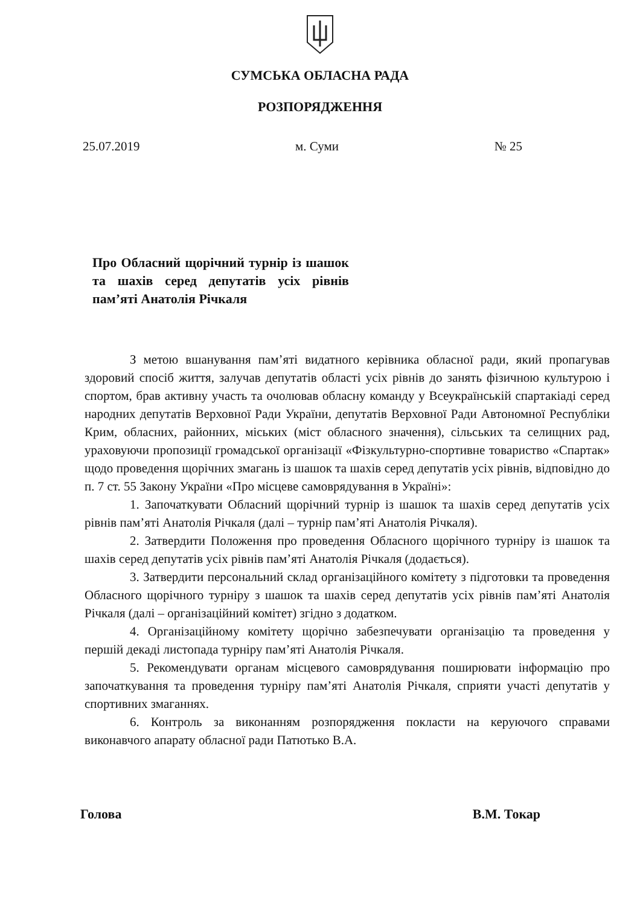СУМСЬКА ОБЛАСНА РАДА
РОЗПОРЯДЖЕННЯ
25.07.2019 м. Суми № 25
Про Обласний щорічний турнір із шашок та шахів серед депутатів усіх рівнів пам’яті Анатолія Річкаля
З метою вшанування пам’яті видатного керівника обласної ради, який пропагував здоровий спосіб життя, залучав депутатів області усіх рівнів до занять фізичною культурою і спортом, брав активну участь та очолював обласну команду у Всеукраїнській спартакіаді серед народних депутатів Верховної Ради України, депутатів Верховної Ради Автономної Республіки Крим, обласних, районних, міських (міст обласного значення), сільських та селищних рад, ураховуючи пропозиції громадської організації «Фізкультурно-спортивне товариство «Спартак» щодо проведення щорічних змагань із шашок та шахів серед депутатів усіх рівнів, відповідно до п. 7 ст. 55 Закону України «Про місцеве самоврядування в Україні»:
1. Започаткувати Обласний щорічний турнір із шашок та шахів серед депутатів усіх рівнів пам’яті Анатолія Річкаля (далі – турнір пам’яті Анатолія Річкаля).
2. Затвердити Положення про проведення Обласного щорічного турніру із шашок та шахів серед депутатів усіх рівнів пам’яті Анатолія Річкаля (додається).
3. Затвердити персональний склад організаційного комітету з підготовки та проведення Обласного щорічного турніру з шашок та шахів серед депутатів усіх рівнів пам’яті Анатолія Річкаля (далі – організаційний комітет) згідно з додатком.
4. Організаційному комітету щорічно забезпечувати організацію та проведення у першій декаді листопада турніру пам’яті Анатолія Річкаля.
5. Рекомендувати органам місцевого самоврядування поширювати інформацію про започаткування та проведення турніру пам’яті Анатолія Річкаля, сприяти участі депутатів у спортивних змаганнях.
6. Контроль за виконанням розпорядження покласти на керуючого справами виконавчого апарату обласної ради Патютько В.А.
Голова В.М. Токар